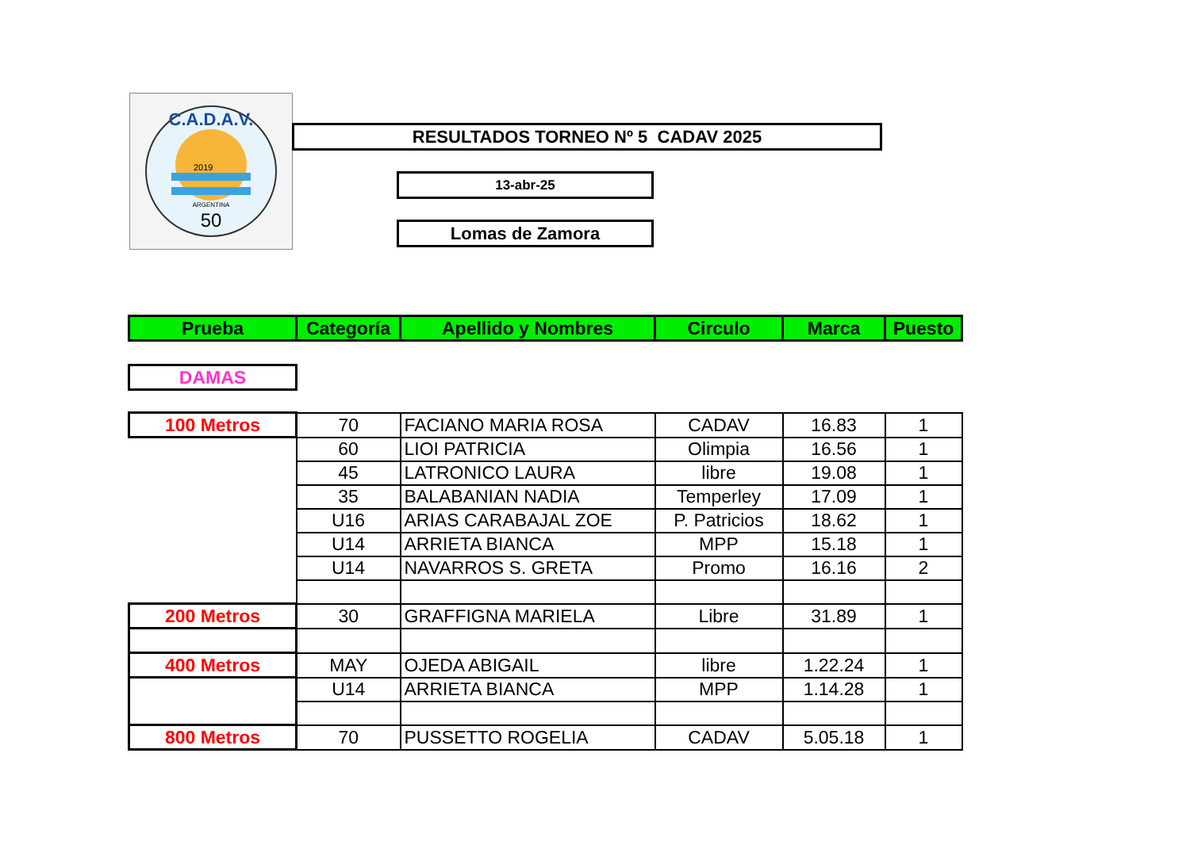C.A.D.A.V.
2019
ARGENTINA
50
RESULTADOS TORNEO Nº 5 CADAV 2025
13-abr-25
Lomas de Zamora
| Prueba | Categoría | Apellido y Nombres | Circulo | Marca | Puesto |
| --- | --- | --- | --- | --- | --- |
| DAMAS | | | | | |
| 100 Metros | 70 | FACIANO MARIA ROSA | CADAV | 16.83 | 1 |
| | 60 | LIOI PATRICIA | Olimpia | 16.56 | 1 |
| | 45 | LATRONICO LAURA | libre | 19.08 | 1 |
| | 35 | BALABANIAN NADIA | Temperley | 17.09 | 1 |
| | U16 | ARIAS CARABAJAL ZOE | P. Patricios | 18.62 | 1 |
| | U14 | ARRIETA BIANCA | MPP | 15.18 | 1 |
| | U14 | NAVARROS S. GRETA | Promo | 16.16 | 2 |
| 200 Metros | 30 | GRAFFIGNA MARIELA | Libre | 31.89 | 1 |
| 400 Metros | MAY | OJEDA ABIGAIL | libre | 1.22.24 | 1 |
| | U14 | ARRIETA BIANCA | MPP | 1.14.28 | 1 |
| 800 Metros | 70 | PUSSETTO ROGELIA | CADAV | 5.05.18 | 1 |